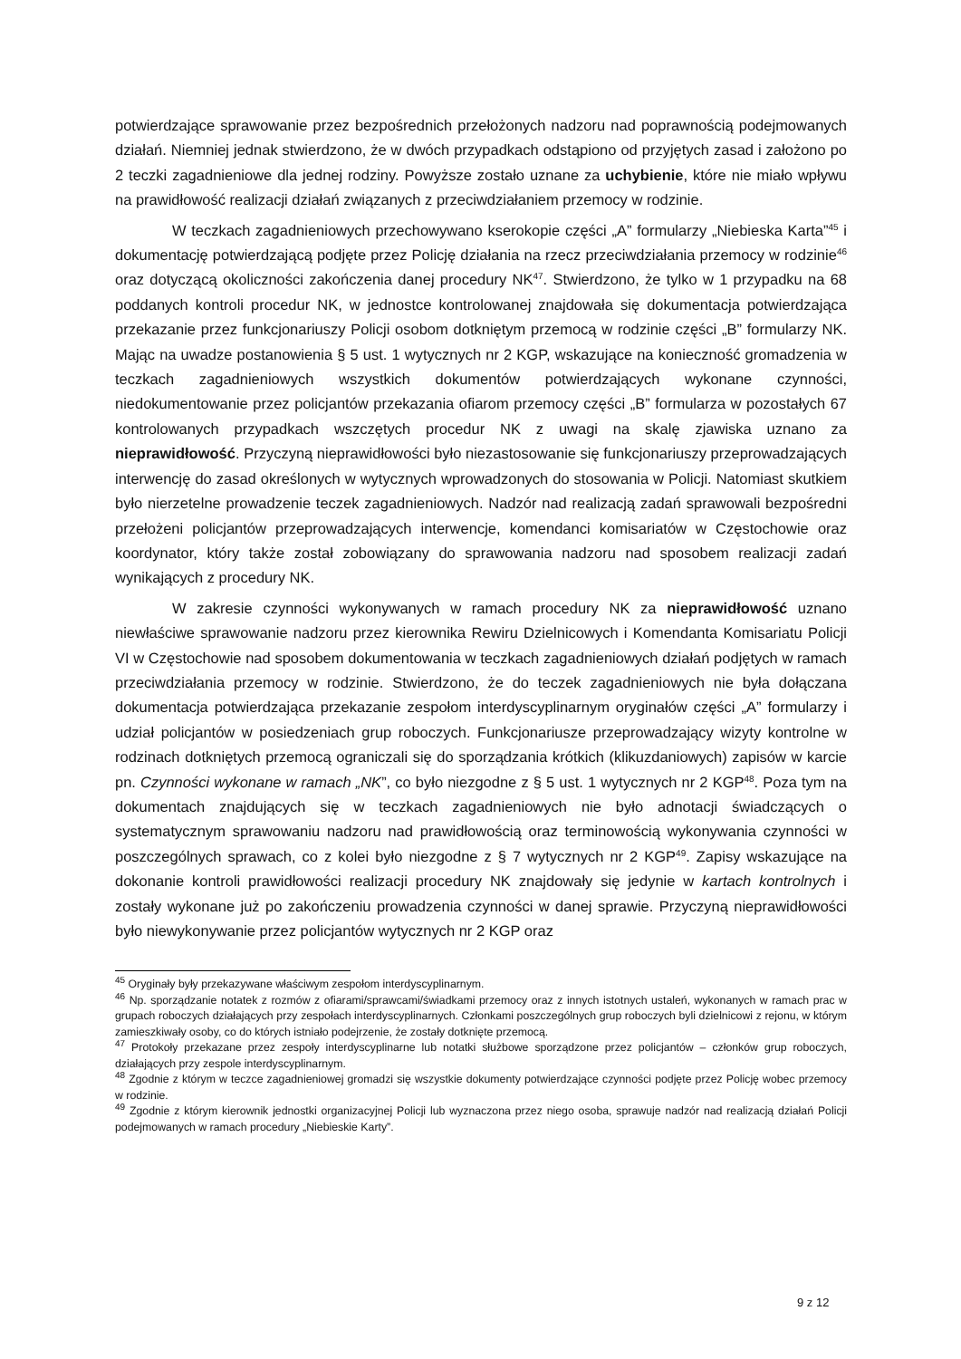potwierdzające sprawowanie przez bezpośrednich przełożonych nadzoru nad poprawnością podejmowanych działań. Niemniej jednak stwierdzono, że w dwóch przypadkach odstąpiono od przyjętych zasad i założono po 2 teczki zagadnieniowe dla jednej rodziny. Powyższe zostało uznane za uchybienie, które nie miało wpływu na prawidłowość realizacji działań związanych z przeciwdziałaniem przemocy w rodzinie.
W teczkach zagadnieniowych przechowywano kserokopie części „A” formularzy „Niebieska Karta”<sup>45</sup> i dokumentację potwierdzającą podjęte przez Policję działania na rzecz przeciwdziałania przemocy w rodzinie<sup>46</sup> oraz dotyczącą okoliczności zakończenia danej procedury NK<sup>47</sup>. Stwierdzono, że tylko w 1 przypadku na 68 poddanych kontroli procedur NK, w jednostce kontrolowanej znajdowała się dokumentacja potwierdzająca przekazanie przez funkcjonariuszy Policji osobom dotkniętym przemocą w rodzinie części „B” formularzy NK. Mając na uwadze postanowienia § 5 ust. 1 wytycznych nr 2 KGP, wskazujące na konieczność gromadzenia w teczkach zagadnieniowych wszystkich dokumentów potwierdzających wykonane czynności, niedokumentowanie przez policjantów przekazania ofiarom przemocy części „B” formularza w pozostałych 67 kontrolowanych przypadkach wszczętych procedur NK z uwagi na skalę zjawiska uznano za nieprawidłowość. Przyczyną nieprawidłowości było niezastosowanie się funkcjonariuszy przeprowadzających interwencję do zasad określonych w wytycznych wprowadzonych do stosowania w Policji. Natomiast skutkiem było nierzetelne prowadzenie teczek zagadnieniowych. Nadzór nad realizacją zadań sprawowali bezpośredni przełożeni policjantów przeprowadzających interwencje, komendanci komisariatów w Częstochowie oraz koordynator, który także został zobowiązany do sprawowania nadzoru nad sposobem realizacji zadań wynikających z procedury NK.
W zakresie czynności wykonywanych w ramach procedury NK za nieprawidłowość uznano niewłaściwe sprawowanie nadzoru przez kierownika Rewiru Dzielnicowych i Komendanta Komisariatu Policji VI w Częstochowie nad sposobem dokumentowania w teczkach zagadnieniowych działań podjętych w ramach przeciwdziałania przemocy w rodzinie. Stwierdzono, że do teczek zagadnieniowych nie była dołączana dokumentacja potwierdzająca przekazanie zespołom interdyscyplinarnym oryginałów części „A” formularzy i udział policjantów w posiedzeniach grup roboczych. Funkcjonariusze przeprowadzający wizyty kontrolne w rodzinach dotkniętych przemocą ograniczali się do sporządzania krótkich (klikuzdaniowych) zapisów w karcie pn. Czynności wykonane w ramach „NK”, co było niezgodne z § 5 ust. 1 wytycznych nr 2 KGP<sup>48</sup>. Poza tym na dokumentach znajdujących się w teczkach zagadnieniowych nie było adnotacji świadczących o systematycznym sprawowaniu nadzoru nad prawidłowością oraz terminowością wykonywania czynności w poszczególnych sprawach, co z kolei było niezgodne z § 7 wytycznych nr 2 KGP<sup>49</sup>. Zapisy wskazujące na dokonanie kontroli prawidłowości realizacji procedury NK znajdowały się jedynie w kartach kontrolnych i zostały wykonane już po zakończeniu prowadzenia czynności w danej sprawie. Przyczyną nieprawidłowości było niewykonywanie przez policjantów wytycznych nr 2 KGP oraz
<sup>45</sup> Oryginały były przekazywane właściwym zespołom interdyscyplinarnym.
<sup>46</sup> Np. sporządzanie notatek z rozmów z ofiarami/sprawcami/świadkami przemocy oraz z innych istotnych ustaleń, wykonanych w ramach prac w grupach roboczych działających przy zespołach interdyscyplinarnych. Członkami poszczególnych grup roboczych byli dzielnicowi z rejonu, w którym zamieszkiwały osoby, co do których istniało podejrzenie, że zostały dotknięte przemocą.
<sup>47</sup> Protokoły przekazane przez zespoły interdyscyplinarne lub notatki służbowe sporządzone przez policjantów – członków grup roboczych, działających przy zespole interdyscyplinarnym.
<sup>48</sup> Zgodnie z którym w teczce zagadnieniowej gromadzi się wszystkie dokumenty potwierdzające czynności podjęte przez Policję wobec przemocy w rodzinie.
<sup>49</sup> Zgodnie z którym kierownik jednostki organizacyjnej Policji lub wyznaczona przez niego osoba, sprawuje nadzór nad realizacją działań Policji podejmowanych w ramach procedury „Niebieskie Karty”.
9 z 12